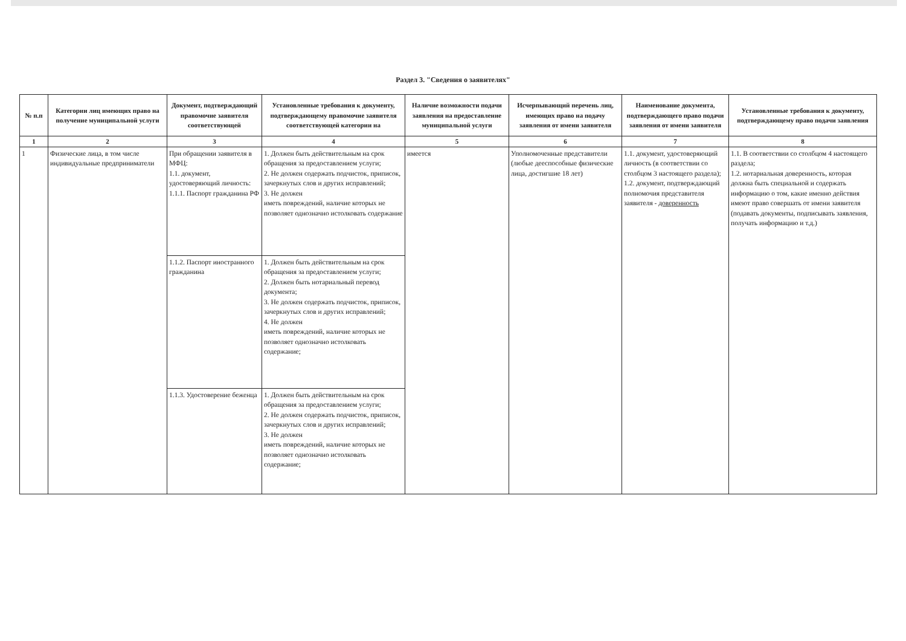Раздел 3. "Сведения о заявителях"
| № п.п | Категории лиц имеющих право на получение муниципальной услуги | Документ, подтверждающий правомочие заявителя соответствующей | Установленные требования к документу, подтверждающему правомочие заявителя соответствующей категории на | Наличие возможности подачи заявления на предоставление муниципальной услуги | Исчерпывающий перечень лиц, имеющих право на подачу заявления от имени заявителя | Наименование документа, подтверждающего право подачи заявления от имени заявителя | Установленные требования к документу, подтверждающему право подачи заявления |
| --- | --- | --- | --- | --- | --- | --- | --- |
| 1 | 2 | 3 | 4 | 5 | 6 | 7 | 8 |
| 1 | Физические лица, в том числе индивидуальные предприниматели | При обращении заявителя в МФЦ: 1.1. документ, удостоверяющий личность: 1.1.1. Паспорт гражданина РФ | 1. Должен быть действительным на срок обращения за предоставлением услуги; 2. Не должен содержать подчисток, приписок, зачеркнутых слов и других исправлений; 3. Не должен иметь повреждений, наличие которых не позволяет однозначно истолковать содержание | имеется | Уполномоченные представители (любые дееспособные физические лица, достигшие 18 лет) | 1.1. документ, удостоверяющий личность (в соответствии со столбцом 3 настоящего раздела); 1.2. документ, подтверждающий полномочия представителя заявителя - доверенность | 1.1. В соответствии со столбцом 4 настоящего раздела; 1.2. нотариальная доверенность, которая должна быть специальной и содержать информацию о том, какие именно действия имеют право совершать от имени заявителя (подавать документы, подписывать заявления, получать информацию и т.д.) |
| | | 1.1.2. Паспорт иностранного гражданина | 1. Должен быть действительным на срок обращения за предоставлением услуги; 2. Должен быть нотариальный перевод документа; 3. Не должен содержать подчисток, приписок, зачеркнутых слов и других исправлений; 4. Не должен иметь повреждений, наличие которых не позволяет однозначно истолковать содержание; | | | | |
| | | 1.1.3. Удостоверение беженца | 1. Должен быть действительным на срок обращения за предоставлением услуги; 2. Не должен содержать подчисток, приписок, зачеркнутых слов и других исправлений; 3. Не должен иметь повреждений, наличие которых не позволяет однозначно истолковать содержание; | | | | |